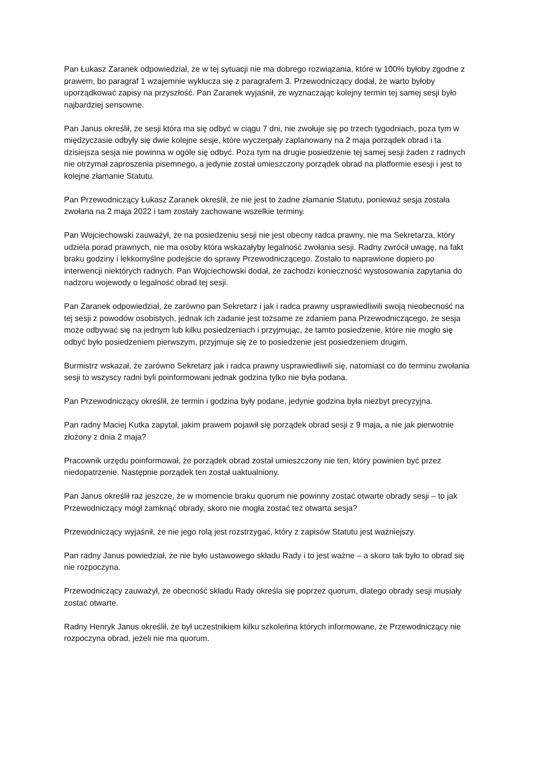Pan Łukasz Zaranek odpowiedział, że w tej sytuacji nie ma dobrego rozwiązania, które w 100% byłoby zgodne z prawem, bo paragraf 1 wzajemnie wyklucza się z paragrafem 3. Przewodniczący dodał, że warto byłoby uporządkować zapisy na przyszłość. Pan Zaranek wyjaśnił, że wyznaczając kolejny termin tej samej sesji było najbardziej sensowne.
Pan Janus określił, że sesji która ma się odbyć w ciągu 7 dni, nie zwołuje się po trzech tygodniach, poza tym w międzyczasie odbyły się dwie kolejne sesje, które wyczerpały zaplanowany na 2 maja porządek obrad i ta dzisiejsza sesja nie powinna w ogóle się odbyć. Poza tym na drugie posiedzenie tej samej sesji żaden z radnych nie otrzymał zaproszenia pisemnego, a jedynie został umieszczony porządek obrad na platformie esesji i jest to kolejne złamanie Statutu.
Pan Przewodniczący Łukasz Zaranek określił, że nie jest to żadne złamanie Statutu, ponieważ sesja została zwołana na 2 maja 2022 i tam zostały zachowane wszelkie terminy.
Pan Wojciechowski zauważył, że na posiedzeniu sesji nie jest obecny radca prawny, nie ma Sekretarza, który udziela porad prawnych, nie ma osoby która wskazałyby legalność zwołania sesji. Radny zwrócił uwagę, na fakt braku godziny i lekkomyślne podejście do sprawy Przewodniczącego. Zostało to naprawione dopiero po interwencji niektórych radnych. Pan Wojciechowski dodał, że zachodzi konieczność wystosowania zapytania do nadzoru wojewody o legalność obrad tej sesji.
Pan Zaranek odpowiedział, że zarówno pan Sekretarz i jak i radca prawny usprawiedliwili swoją nieobecność na tej sesji z powodów osobistych, jednak ich zadanie jest tożsame ze zdaniem pana Przewodniczącego, że sesja może odbywać się na jednym lub kilku posiedzeniach i przyjmując, że tamto posiedzenie, które nie mogło się odbyć było posiedzeniem pierwszym, przyjmuje się że to posiedzenie jest posiedzeniem drugim.
Burmistrz wskazał, że zarówno Sekretarz jak i radca prawny usprawiedliwili się, natomiast co do terminu zwołania sesji to wszyscy radni byli poinformowani jednak godzina tylko nie była podana.
Pan Przewodniczący określił, że termin i godzina były podane, jedynie godzina była niezbyt precyzyjna.
Pan radny Maciej Kutka zapytał, jakim prawem pojawił się porządek obrad sesji z 9 maja, a nie jak pierwotnie złożony z dnia 2 maja?
Pracownik urzędu poinformował, że porządek obrad został umieszczony nie ten, który powinien być przez niedopatrzenie. Następnie porządek ten został uaktualniony.
Pan Janus określił raz jeszcze, że w momencie braku quorum nie powinny zostać otwarte obrady sesji – to jak Przewodniczący mógł zamknąć obrady, skoro nie mogła zostać też otwarta sesja?
Przewodniczący wyjaśnił, że nie jego rolą jest rozstrzygać, który z zapisów Statutu jest ważniejszy.
Pan radny Janus powiedział, że nie było ustawowego składu Rady i to jest ważne – a skoro tak było to obrad się nie rozpoczyna.
Przewodniczący zauważył, że obecność składu Rady określa się poprzez quorum, dlatego obrady sesji musiały zostać otwarte.
Radny Henryk Janus określił, że był uczestnikiem kilku szkoleńna których informowane, że Przewodniczący nie rozpoczyna obrad, jeżeli nie ma quorum.